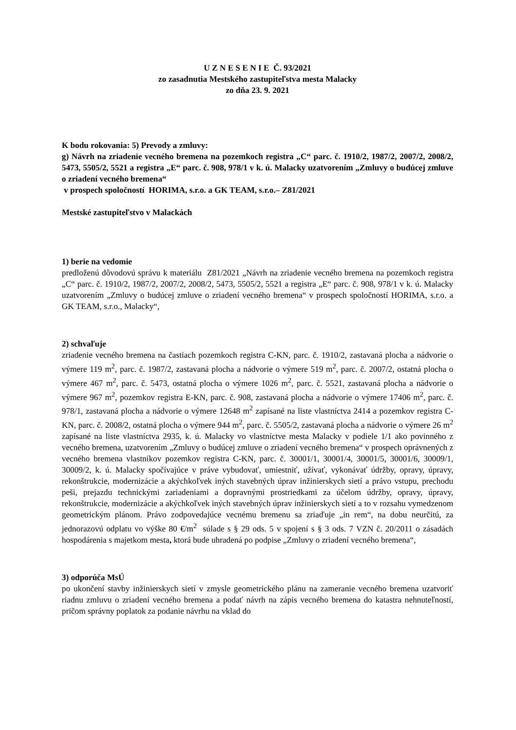U Z N E S E N I E Č. 93/2021
zo zasadnutia Mestského zastupiteľstva mesta Malacky
zo dňa 23. 9. 2021
K bodu rokovania: 5) Prevody a zmluvy:
g) Návrh na zriadenie vecného bremena na pozemkoch registra „C“ parc. č. 1910/2, 1987/2, 2007/2, 2008/2, 5473, 5505/2, 5521 a registra „E“ parc. č. 908, 978/1 v k. ú. Malacky uzatvorením „Zmluvy o budúcej zmluve o zriadení vecného bremena“
v prospech spoločností HORIMA, s.r.o. a GK TEAM, s.r.o.– Z81/2021
Mestské zastupiteľstvo v Malackách
1) berie na vedomie
predloženú dôvodovú správu k materiálu Z81/2021 „Návrh na zriadenie vecného bremena na pozemkoch registra „C“ parc. č. 1910/2, 1987/2, 2007/2, 2008/2, 5473, 5505/2, 5521 a registra „E“ parc. č. 908, 978/1 v k. ú. Malacky uzatvorením „Zmluvy o budúcej zmluve o zriadení vecného bremena“ v prospech spoločností HORIMA, s.r.o. a GK TEAM, s.r.o., Malacky“,
2) schvaľuje
zriadenie vecného bremena na častiach pozemkoch registra C-KN, parc. č. 1910/2, zastavaná plocha a nádvorie o výmere 119 m<sup>2</sup>, parc. č. 1987/2, zastavaná plocha a nádvorie o výmere 519 m<sup>2</sup>, parc. č. 2007/2, ostatná plocha o výmere 467 m<sup>2</sup>, parc. č. 5473, ostatná plocha o výmere 1026 m<sup>2</sup>, parc. č. 5521, zastavaná plocha a nádvorie o výmere 967 m<sup>2</sup>, pozemkov registra E-KN, parc. č. 908, zastavaná plocha a nádvorie o výmere 17406 m<sup>2</sup>, parc. č. 978/1, zastavaná plocha a nádvorie o výmere 12648 m<sup>2</sup> zapísané na liste vlastníctva 2414 a pozemkov registra C-KN, parc. č. 2008/2, ostatná plocha o výmere 944 m<sup>2</sup>, parc. č. 5505/2, zastavaná plocha a nádvorie o výmere 26 m<sup>2</sup> zapísané na liste vlastníctva 2935, k. ú. Malacky vo vlastníctve mesta Malacky v podiele 1/1 ako povinného z vecného bremena, uzatvorením „Zmluvy o budúcej zmluve o zriadení vecného bremena“ v prospech oprávnených z vecného bremena vlastníkov pozemkov registra C-KN, parc. č. 30001/1, 30001/4, 30001/5, 30001/6, 30009/1, 30009/2, k. ú. Malacky spočívajúce v práve vybudovať, umiestniť, užívať, vykonávať údržby, opravy, úpravy, rekonštrukcie, modernizácie a akýchkoľvek iných stavebných úprav inžinierskych sietí a právo vstupu, prechodu peši, prejazdu technickými zariadeniami a dopravnými prostriedkami za účelom údržby, opravy, úpravy, rekonštrukcie, modernizácie a akýchkoľvek iných stavebných úprav inžinierskych sietí a to v rozsahu vymedzenom geometrickým plánom. Právo zodpovedajúce vecnému bremenu sa zriaďuje „in rem“, na dobu neurčitú, za jednorazovú odplatu vo výške 80 €/m<sup>2</sup> súlade s § 29 ods. 5 v spojení s § 3 ods. 7 VZN č. 20/2011 o zásadách hospodárenia s majetkom mesta, ktorá bude uhradená po podpise „Zmluvy o zriadení vecného bremena“,
3) odporúča MsÚ
po ukončení stavby inžinierskych sietí v zmysle geometrického plánu na zameranie vecného bremena uzatvoriť riadnu zmluvu o zriadení vecného bremena a podať návrh na zápis vecného bremena do katastra nehnuteľností, pričom správny poplatok za podanie návrhu na vklad do